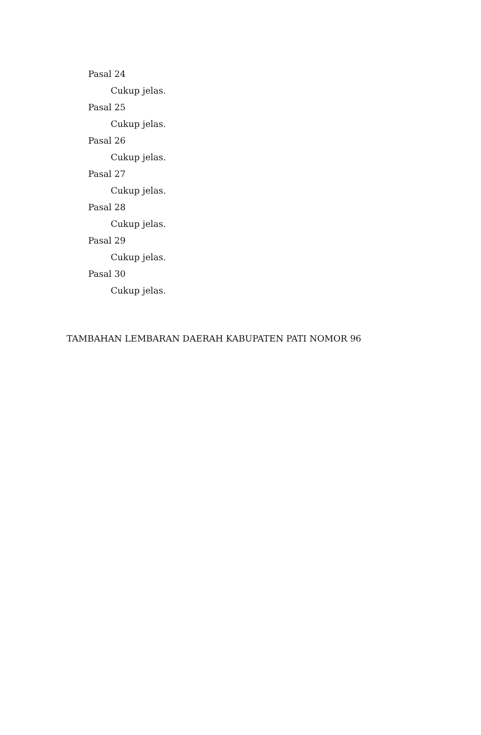Pasal 24
Cukup jelas.
Pasal 25
Cukup jelas.
Pasal 26
Cukup jelas.
Pasal 27
Cukup jelas.
Pasal 28
Cukup jelas.
Pasal 29
Cukup jelas.
Pasal 30
Cukup jelas.
TAMBAHAN LEMBARAN DAERAH KABUPATEN PATI NOMOR 96